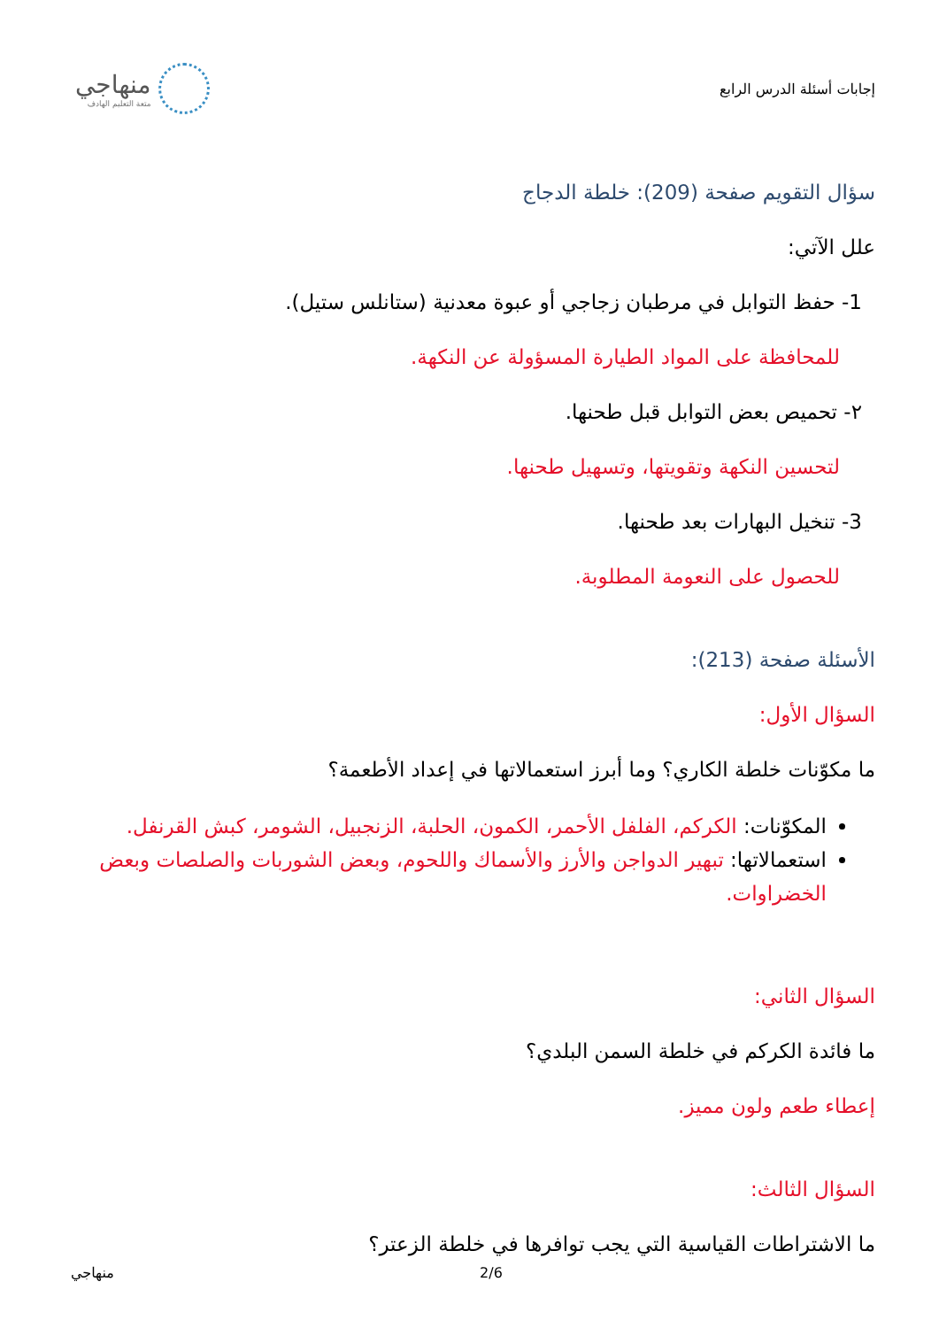إجابات أسئلة الدرس الرابع
منهاجي
متعة التعليم الهادف
سؤال التقويم صفحة (209): خلطة الدجاج
علل الآتي:
1- حفظ التوابل في مرطبان زجاجي أو عبوة معدنية (ستانلس ستيل).
للمحافظة على المواد الطيارة المسؤولة عن النكهة.
٢- تحميص بعض التوابل قبل طحنها.
لتحسين النكهة وتقويتها، وتسهيل طحنها.
3- تنخيل البهارات بعد طحنها.
للحصول على النعومة المطلوبة.
الأسئلة صفحة (213):
السؤال الأول:
ما مكوّنات خلطة الكاري؟ وما أبرز استعمالاتها في إعداد الأطعمة؟
المكوّنات: الكركم، الفلفل الأحمر، الكمون، الحلبة، الزنجبيل، الشومر، كبش القرنفل.
استعمالاتها: تبهير الدواجن والأرز والأسماك واللحوم، وبعض الشوربات والصلصات وبعض الخضراوات.
السؤال الثاني:
ما فائدة الكركم في خلطة السمن البلدي؟
إعطاء طعم ولون مميز.
السؤال الثالث:
ما الاشتراطات القياسية التي يجب توافرها في خلطة الزعتر؟
منهاجي 2/6